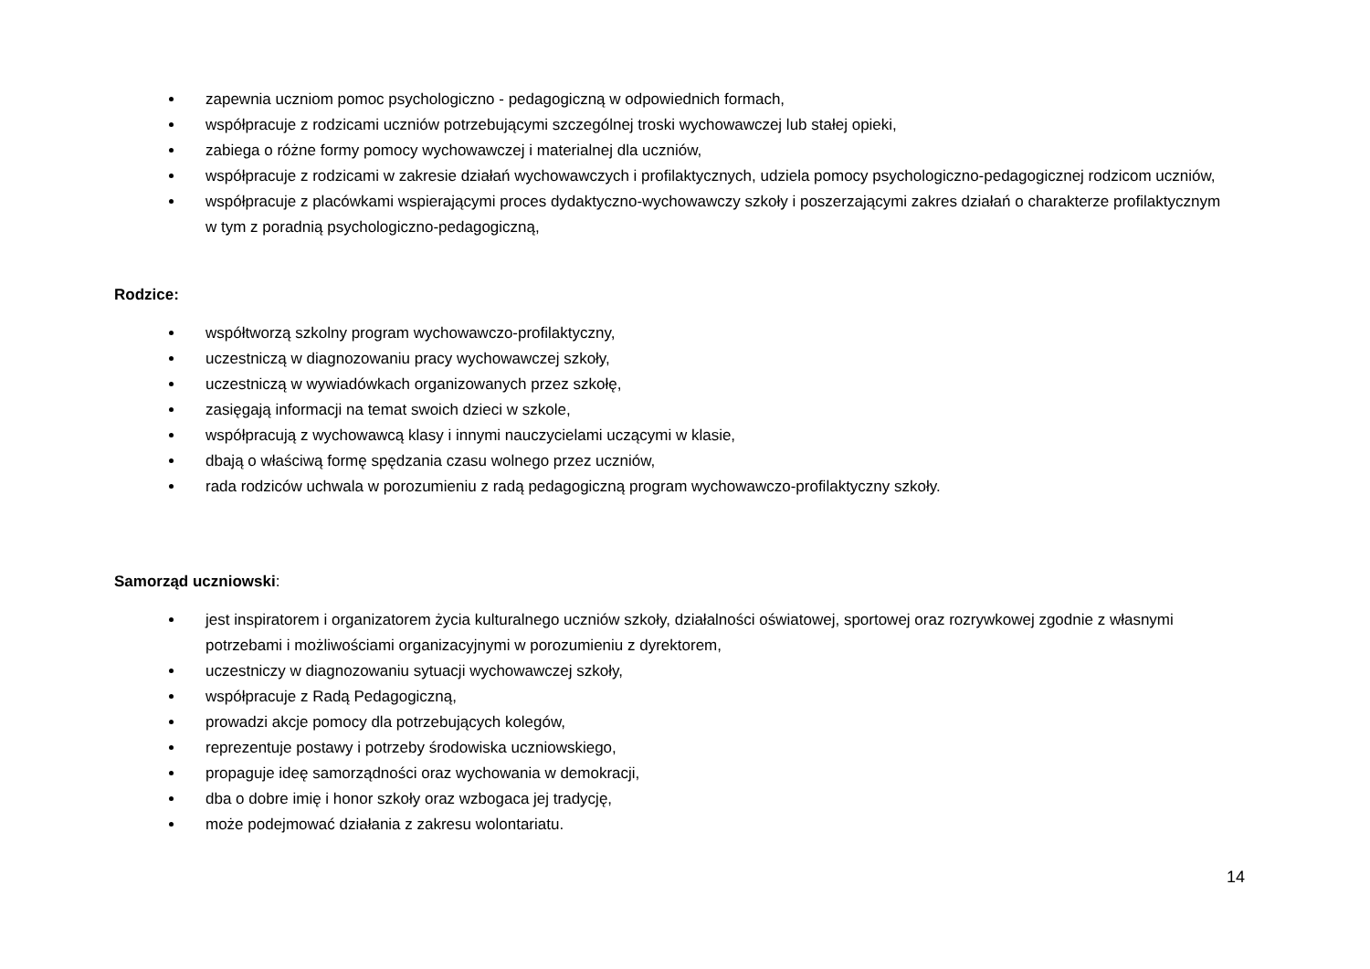zapewnia uczniom pomoc psychologiczno - pedagogiczną w odpowiednich formach,
współpracuje z rodzicami uczniów potrzebującymi szczególnej troski wychowawczej lub stałej opieki,
zabiega o różne formy pomocy wychowawczej i materialnej dla uczniów,
współpracuje z rodzicami w zakresie działań wychowawczych i profilaktycznych, udziela pomocy psychologiczno-pedagogicznej rodzicom uczniów,
współpracuje z placówkami wspierającymi proces dydaktyczno-wychowawczy szkoły i poszerzającymi zakres działań o charakterze profilaktycznym w tym z poradnią psychologiczno-pedagogiczną,
Rodzice:
współtworzą szkolny program wychowawczo-profilaktyczny,
uczestniczą w diagnozowaniu pracy wychowawczej szkoły,
uczestniczą w wywiadówkach organizowanych przez szkołę,
zasięgają informacji na temat swoich dzieci w szkole,
współpracują z wychowawcą klasy i innymi nauczycielami uczącymi w klasie,
dbają o właściwą formę spędzania czasu wolnego przez uczniów,
rada rodziców uchwala w porozumieniu z radą pedagogiczną program wychowawczo-profilaktyczny szkoły.
Samorząd uczniowski:
jest inspiratorem i organizatorem życia kulturalnego uczniów szkoły, działalności oświatowej, sportowej oraz rozrywkowej zgodnie z własnymi potrzebami i możliwościami organizacyjnymi w porozumieniu z dyrektorem,
uczestniczy w diagnozowaniu sytuacji wychowawczej szkoły,
współpracuje z Radą Pedagogiczną,
prowadzi akcje pomocy dla potrzebujących kolegów,
reprezentuje postawy i potrzeby środowiska uczniowskiego,
propaguje ideę samorządności oraz wychowania w demokracji,
dba o dobre imię i honor szkoły oraz wzbogaca jej tradycję,
może podejmować działania z zakresu wolontariatu.
14